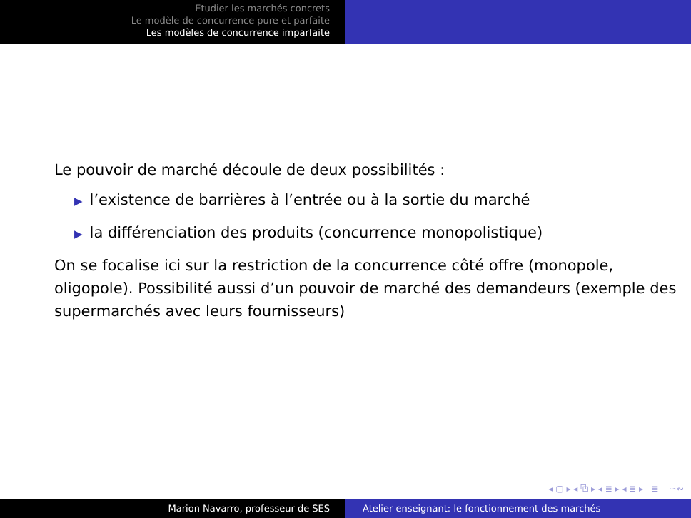Etudier les marchés concrets
Le modèle de concurrence pure et parfaite
Les modèles de concurrence imparfaite
Le pouvoir de marché découle de deux possibilités :
▶ l’existence de barrières à l’entrée ou à la sortie du marché
▶ la différenciation des produits (concurrence monopolistique)
On se focalise ici sur la restriction de la concurrence côté offre (monopole, oligopole). Possibilité aussi d’un pouvoir de marché des demandeurs (exemple des supermarchés avec leurs fournisseurs)
◂ ▢ ▸ ◂ ⧉ ▸ ◂ ≣ ▸ ◂ ≣ ▸ ≣ ∽∾
Marion Navarro, professeur de SES Atelier enseignant: le fonctionnement des marchés